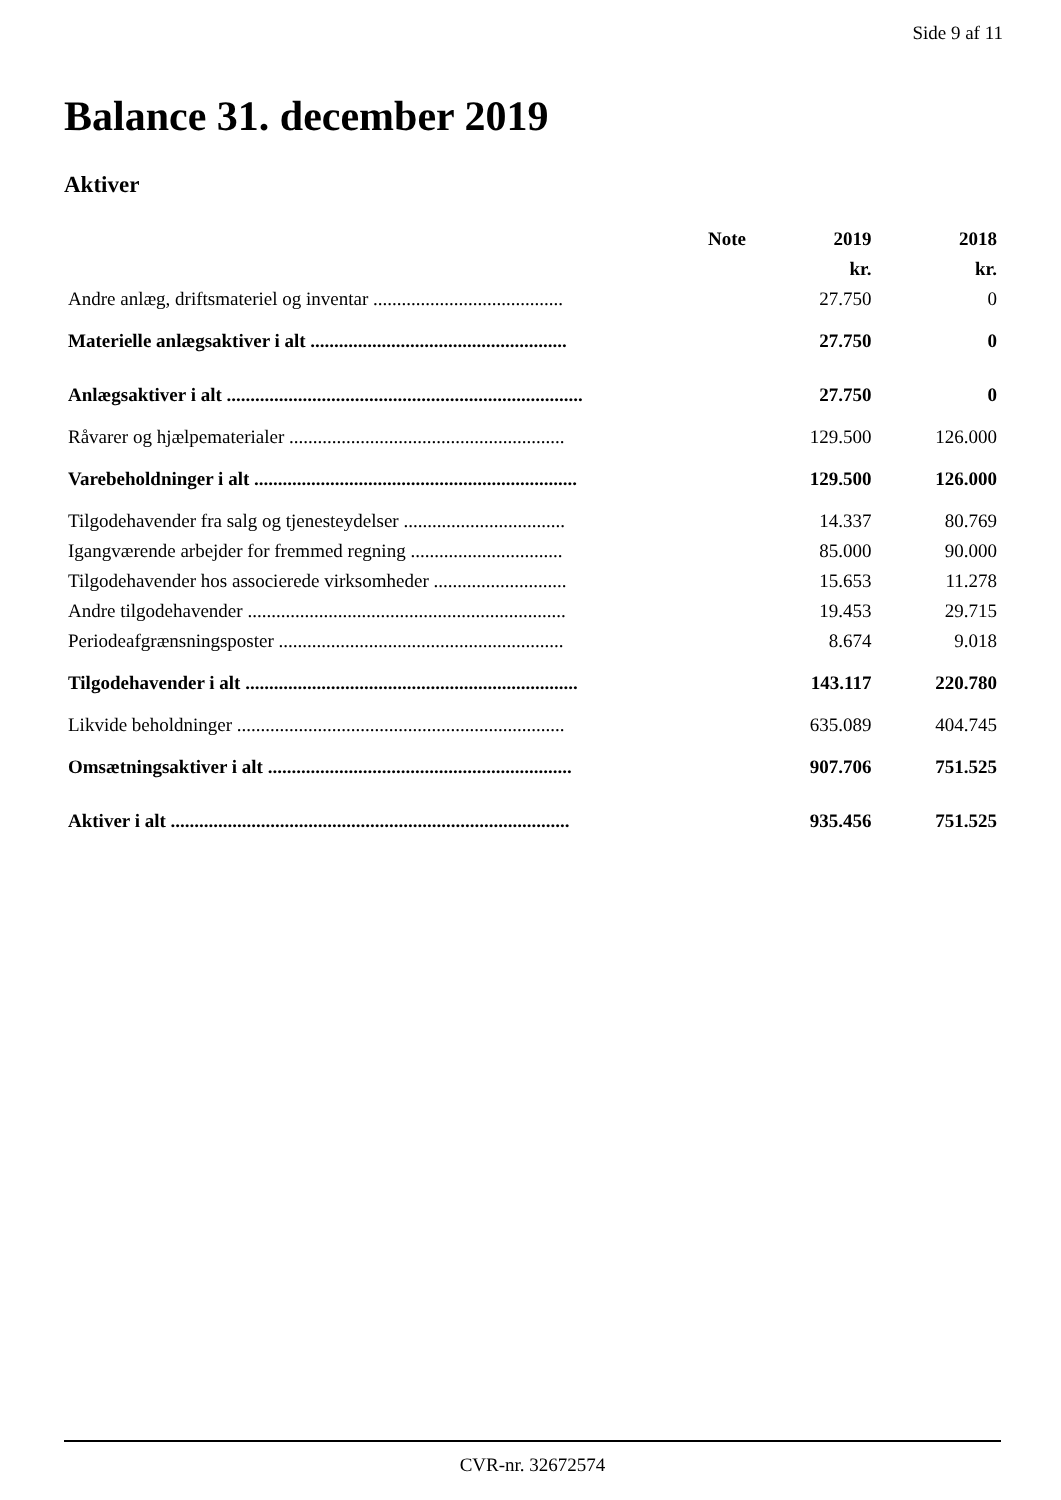Side 9 af 11
Balance 31. december 2019
Aktiver
| | Note | 2019 | 2018 |
| --- | --- | --- | --- |
| | | kr. | kr. |
| Andre anlæg, driftsmateriel og inventar ........................................ | | 27.750 | 0 |
| Materielle anlægsaktiver i alt ...................................................... | | 27.750 | 0 |
| Anlægsaktiver i alt ........................................................................... | | 27.750 | 0 |
| Råvarer og hjælpematerialer .......................................................... | | 129.500 | 126.000 |
| Varebeholdninger i alt .................................................................... | | 129.500 | 126.000 |
| Tilgodehavender fra salg og tjenesteydelser .................................. | | 14.337 | 80.769 |
| Igangværende arbejder for fremmed regning ................................ | | 85.000 | 90.000 |
| Tilgodehavender hos associerede virksomheder ............................ | | 15.653 | 11.278 |
| Andre tilgodehavender ................................................................... | | 19.453 | 29.715 |
| Periodeafgrænsningsposter ............................................................ | | 8.674 | 9.018 |
| Tilgodehavender i alt ...................................................................... | | 143.117 | 220.780 |
| Likvide beholdninger ..................................................................... | | 635.089 | 404.745 |
| Omsætningsaktiver i alt ................................................................ | | 907.706 | 751.525 |
| Aktiver i alt .................................................................................... | | 935.456 | 751.525 |
CVR-nr. 32672574